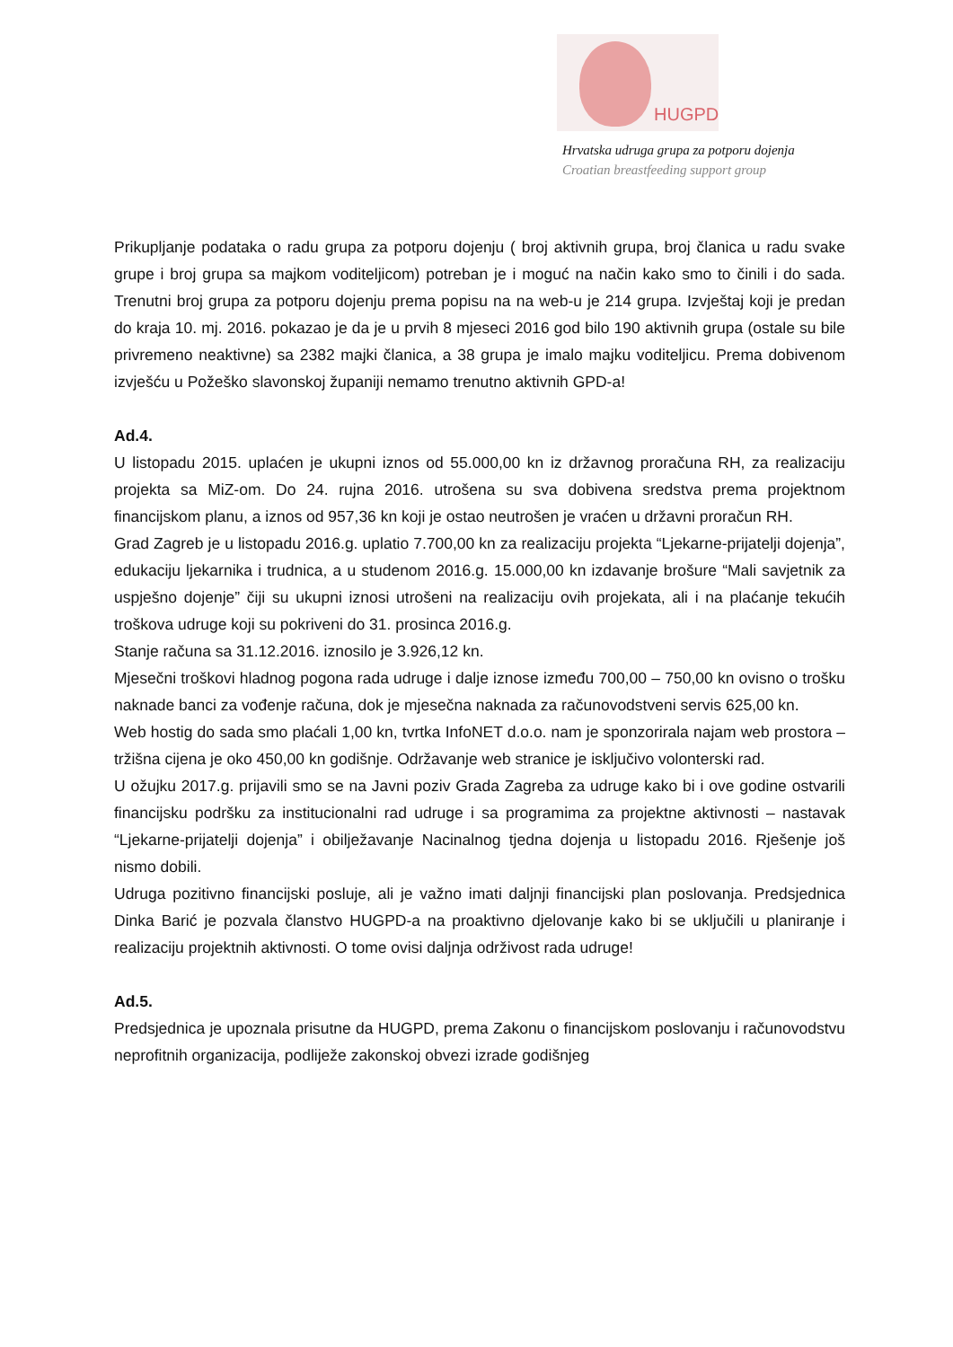HUGPD
Hrvatska udruga grupa za potporu dojenja
Croatian breastfeeding support group
Prikupljanje podataka o radu grupa za potporu dojenju ( broj aktivnih grupa, broj članica u radu svake grupe i broj grupa sa majkom voditeljicom) potreban je i moguć na način kako smo to činili i do sada. Trenutni broj grupa za potporu dojenju prema popisu na na web-u je 214 grupa. Izvještaj koji je predan do kraja 10. mj. 2016. pokazao je da je u prvih 8 mjeseci 2016 god bilo 190 aktivnih grupa (ostale su bile privremeno neaktivne) sa 2382 majki članica, a 38 grupa je imalo majku voditeljicu. Prema dobivenom izvješću u Požeško slavonskoj županiji nemamo trenutno aktivnih GPD-a!
Ad.4.
U listopadu 2015. uplaćen je ukupni iznos od 55.000,00 kn iz državnog proračuna RH, za realizaciju projekta sa MiZ-om. Do 24. rujna 2016. utrošena su sva dobivena sredstva prema projektnom financijskom planu, a iznos od 957,36 kn koji je ostao neutrošen je vraćen u državni proračun RH.
Grad Zagreb je u listopadu 2016.g. uplatio 7.700,00 kn za realizaciju projekta “Ljekarne-prijatelji dojenja”, edukaciju ljekarnika i trudnica, a u studenom 2016.g. 15.000,00 kn izdavanje brošure “Mali savjetnik za uspješno dojenje” čiji su ukupni iznosi utrošeni na realizaciju ovih projekata, ali i na plaćanje tekućih troškova udruge koji su pokriveni do 31. prosinca 2016.g.
Stanje računa sa 31.12.2016. iznosilo je 3.926,12 kn.
Mjesečni troškovi hladnog pogona rada udruge i dalje iznose između 700,00 – 750,00 kn ovisno o trošku naknade banci za vođenje računa, dok je mjesečna naknada za računovodstveni servis 625,00 kn.
Web hostig do sada smo plaćali 1,00 kn, tvrtka InfoNET d.o.o. nam je sponzorirala najam web prostora – tržišna cijena je oko 450,00 kn godišnje. Održavanje web stranice je isključivo volonterski rad.
U ožujku 2017.g. prijavili smo se na Javni poziv Grada Zagreba za udruge kako bi i ove godine ostvarili financijsku podršku za institucionalni rad udruge i sa programima za projektne aktivnosti – nastavak “Ljekarne-prijatelji dojenja” i obilježavanje Nacinalnog tjedna dojenja u listopadu 2016. Rješenje još nismo dobili.
Udruga pozitivno financijski posluje, ali je važno imati daljnji financijski plan poslovanja. Predsjednica Dinka Barić je pozvala članstvo HUGPD-a na proaktivno djelovanje kako bi se uključili u planiranje i realizaciju projektnih aktivnosti. O tome ovisi daljnja održivost rada udruge!
Ad.5.
Predsjednica je upoznala prisutne da HUGPD, prema Zakonu o financijskom poslovanju i računovodstvu neprofitnih organizacija, podliježe zakonskoj obvezi izrade godišnjeg